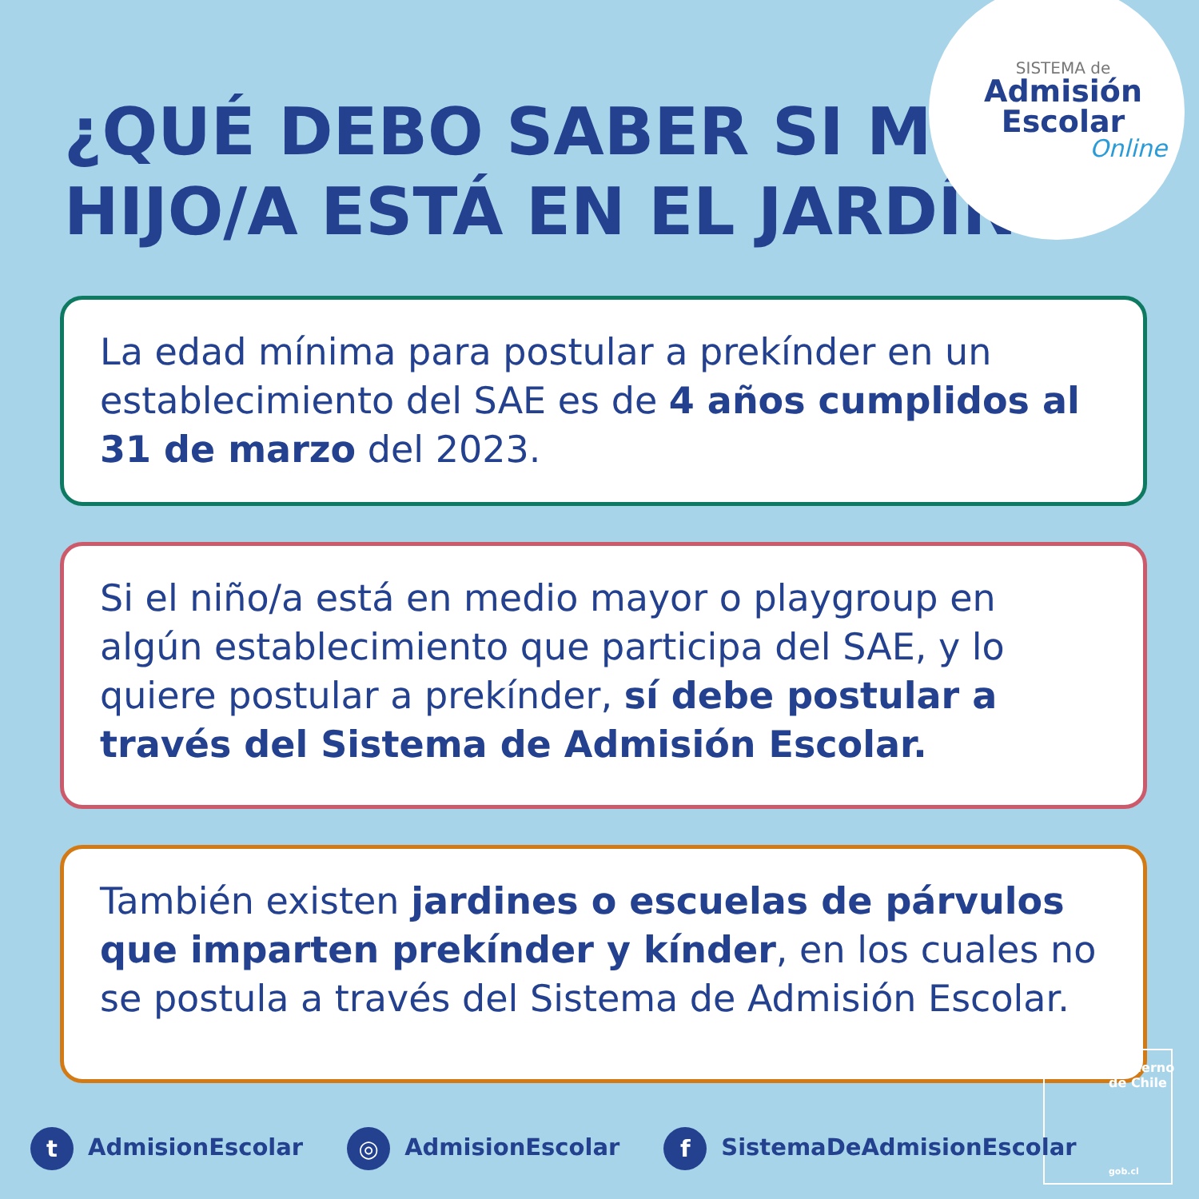SISTEMA de
Admisión
Escolar
Online
¿QUÉ DEBO SABER SI MI HIJO/A ESTÁ EN EL JARDÍN?
La edad mínima para postular a prekínder en un establecimiento del SAE es de 4 años cumplidos al 31 de marzo del 2023.
Si el niño/a está en medio mayor o playgroup en algún establecimiento que participa del SAE, y lo quiere postular a prekínder, sí debe postular a través del Sistema de Admisión Escolar.
También existen jardines o escuelas de párvulos que imparten prekínder y kínder, en los cuales no se postula a través del Sistema de Admisión Escolar.
Gobierno de Chile
gob.cl
t AdmisionEscolar
◎ AdmisionEscolar
f SistemaDeAdmisionEscolar